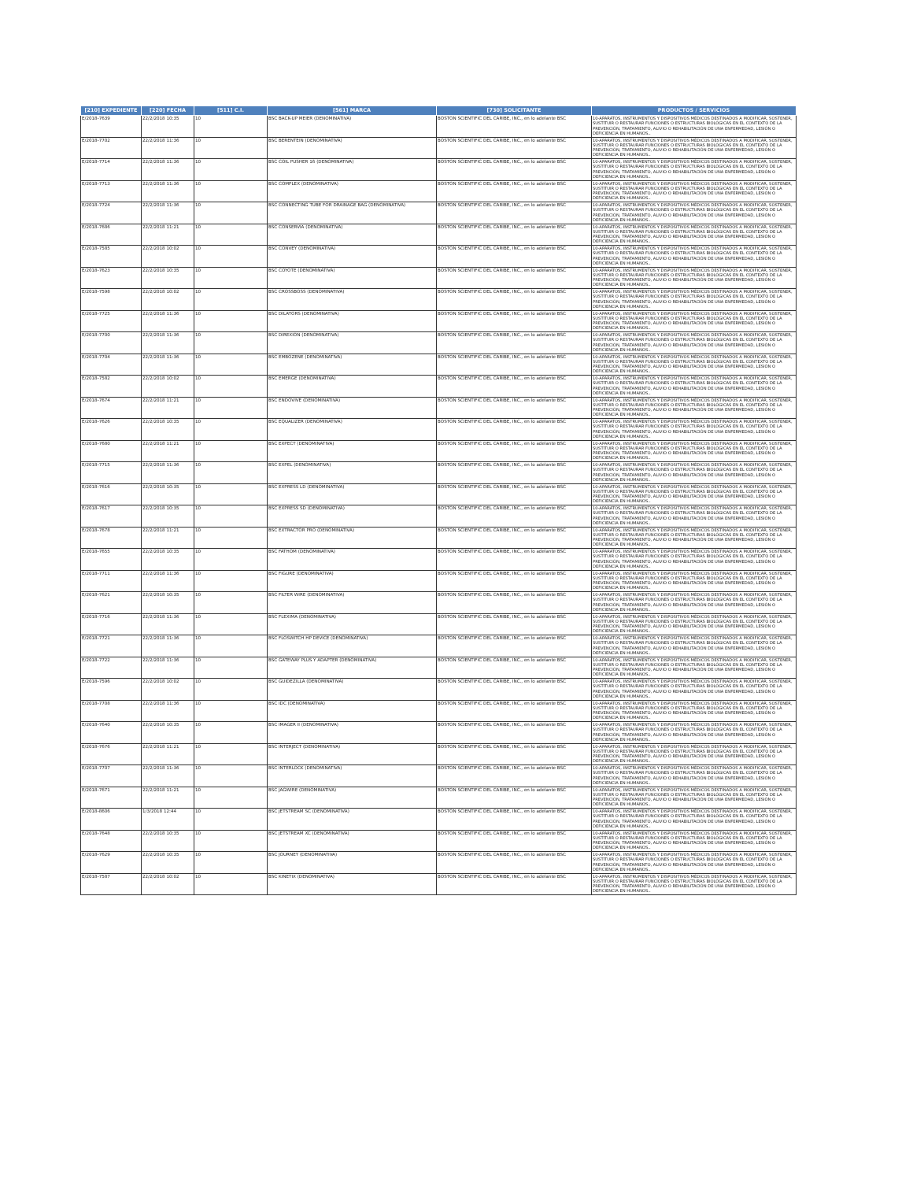| [210] EXPEDIENTE | [220] FECHA | [511] C.I. | [561] MARCA | [730] SOLICITANTE | PRODUCTOS / SERVICIOS |
| --- | --- | --- | --- | --- | --- |
| E/2018-7639 | 22/2/2018 10:35 | 10 | BSC BACK-UP MEIER (DENOMINATIVA) | BOSTON SCIENTIFIC DEL CARIBE, INC., en lo adelante BSC | 10-APARATOS, INSTRUMENTOS Y DISPOSITIVOS MÉDICOS DESTINADOS A MODIFICAR, SOSTENER, SUSTITUIR O RESTAURAR FUNCIONES O ESTRUCTURAS BIOLÓGICAS EN EL CONTEXTO DE LA PREVENCIÓN, TRATAMIENTO, ALIVIO O REHABILITACIÓN DE UNA ENFERMEDAD, LESIÓN O DEFICIENCIA EN HUMANOS.. |
| E/2018-7702 | 22/2/2018 11:36 | 10 | BSC BERENTEIN (DENOMINATIVA) | BOSTON SCIENTIFIC DEL CARIBE, INC., en lo adelante BSC | 10-APARATOS, INSTRUMENTOS Y DISPOSITIVOS MÉDICOS DESTINADOS A MODIFICAR, SOSTENER, SUSTITUIR O RESTAURAR FUNCIONES O ESTRUCTURAS BIOLÓGICAS EN EL CONTEXTO DE LA PREVENCIÓN, TRATAMIENTO, ALIVIO O REHABILITACIÓN DE UNA ENFERMEDAD, LESIÓN O DEFICIENCIA EN HUMANOS.. |
| E/2018-7714 | 22/2/2018 11:36 | 10 | BSC COIL PUSHER 16 (DENOMINATIVA) | BOSTON SCIENTIFIC DEL CARIBE, INC., en lo adelante BSC | 10-APARATOS, INSTRUMENTOS Y DISPOSITIVOS MÉDICOS DESTINADOS A MODIFICAR, SOSTENER, SUSTITUIR O RESTAURAR FUNCIONES O ESTRUCTURAS BIOLÓGICAS EN EL CONTEXTO DE LA PREVENCIÓN, TRATAMIENTO, ALIVIO O REHABILITACIÓN DE UNA ENFERMEDAD, LESIÓN O DEFICIENCIA EN HUMANOS.. |
| E/2018-7713 | 22/2/2018 11:36 | 10 | BSC COMPLEX (DENOMINATIVA) | BOSTON SCIENTIFIC DEL CARIBE, INC., en lo adelante BSC | 10-APARATOS, INSTRUMENTOS Y DISPOSITIVOS MÉDICOS DESTINADOS A MODIFICAR, SOSTENER, SUSTITUIR O RESTAURAR FUNCIONES O ESTRUCTURAS BIOLÓGICAS EN EL CONTEXTO DE LA PREVENCIÓN, TRATAMIENTO, ALIVIO O REHABILITACIÓN DE UNA ENFERMEDAD, LESIÓN O DEFICIENCIA EN HUMANOS.. |
| E/2018-7724 | 22/2/2018 11:36 | 10 | BSC CONNECTING TUBE FOR DRAINAGE BAG (DENOMINATIVA) | BOSTON SCIENTIFIC DEL CARIBE, INC., en lo adelante BSC | 10-APARATOS, INSTRUMENTOS Y DISPOSITIVOS MÉDICOS DESTINADOS A MODIFICAR, SOSTENER, SUSTITUIR O RESTAURAR FUNCIONES O ESTRUCTURAS BIOLÓGICAS EN EL CONTEXTO DE LA PREVENCIÓN, TRATAMIENTO, ALIVIO O REHABILITACIÓN DE UNA ENFERMEDAD, LESIÓN O DEFICIENCIA EN HUMANOS.. |
| E/2018-7686 | 22/2/2018 11:21 | 10 | BSC CONSERVIA (DENOMINATIVA) | BOSTON SCIENTIFIC DEL CARIBE, INC., en lo adelante BSC | 10-APARATOS, INSTRUMENTOS Y DISPOSITIVOS MÉDICOS DESTINADOS A MODIFICAR, SOSTENER, SUSTITUIR O RESTAURAR FUNCIONES O ESTRUCTURAS BIOLÓGICAS EN EL CONTEXTO DE LA PREVENCIÓN, TRATAMIENTO, ALIVIO O REHABILITACIÓN DE UNA ENFERMEDAD, LESIÓN O DEFICIENCIA EN HUMANOS.. |
| E/2018-7585 | 22/2/2018 10:02 | 10 | BSC CONVEY (DENOMINATIVA) | BOSTON SCIENTIFIC DEL CARIBE, INC., en lo adelante BSC | 10-APARATOS, INSTRUMENTOS Y DISPOSITIVOS MÉDICOS DESTINADOS A MODIFICAR, SOSTENER, SUSTITUIR O RESTAURAR FUNCIONES O ESTRUCTURAS BIOLÓGICAS EN EL CONTEXTO DE LA PREVENCIÓN, TRATAMIENTO, ALIVIO O REHABILITACIÓN DE UNA ENFERMEDAD, LESIÓN O DEFICIENCIA EN HUMANOS.. |
| E/2018-7623 | 22/2/2018 10:35 | 10 | BSC COYOTE (DENOMINATIVA) | BOSTON SCIENTIFIC DEL CARIBE, INC., en lo adelante BSC | 10-APARATOS, INSTRUMENTOS Y DISPOSITIVOS MÉDICOS DESTINADOS A MODIFICAR, SOSTENER, SUSTITUIR O RESTAURAR FUNCIONES O ESTRUCTURAS BIOLÓGICAS EN EL CONTEXTO DE LA PREVENCIÓN, TRATAMIENTO, ALIVIO O REHABILITACIÓN DE UNA ENFERMEDAD, LESIÓN O DEFICIENCIA EN HUMANOS.. |
| E/2018-7598 | 22/2/2018 10:02 | 10 | BSC CROSSBOSS (DENOMINATIVA) | BOSTON SCIENTIFIC DEL CARIBE, INC., en lo adelante BSC | 10-APARATOS, INSTRUMENTOS Y DISPOSITIVOS MÉDICOS DESTINADOS A MODIFICAR, SOSTENER, SUSTITUIR O RESTAURAR FUNCIONES O ESTRUCTURAS BIOLÓGICAS EN EL CONTEXTO DE LA PREVENCIÓN, TRATAMIENTO, ALIVIO O REHABILITACIÓN DE UNA ENFERMEDAD, LESIÓN O DEFICIENCIA EN HUMANOS.. |
| E/2018-7725 | 22/2/2018 11:36 | 10 | BSC DILATORS (DENOMINATIVA) | BOSTON SCIENTIFIC DEL CARIBE, INC., en lo adelante BSC | 10-APARATOS, INSTRUMENTOS Y DISPOSITIVOS MÉDICOS DESTINADOS A MODIFICAR, SOSTENER, SUSTITUIR O RESTAURAR FUNCIONES O ESTRUCTURAS BIOLÓGICAS EN EL CONTEXTO DE LA PREVENCIÓN, TRATAMIENTO, ALIVIO O REHABILITACIÓN DE UNA ENFERMEDAD, LESIÓN O DEFICIENCIA EN HUMANOS.. |
| E/2018-7700 | 22/2/2018 11:36 | 10 | BSC DIREXION (DENOMINATIVA) | BOSTON SCIENTIFIC DEL CARIBE, INC., en lo adelante BSC | 10-APARATOS, INSTRUMENTOS Y DISPOSITIVOS MÉDICOS DESTINADOS A MODIFICAR, SOSTENER, SUSTITUIR O RESTAURAR FUNCIONES O ESTRUCTURAS BIOLÓGICAS EN EL CONTEXTO DE LA PREVENCIÓN, TRATAMIENTO, ALIVIO O REHABILITACIÓN DE UNA ENFERMEDAD, LESIÓN O DEFICIENCIA EN HUMANOS.. |
| E/2018-7704 | 22/2/2018 11:36 | 10 | BSC EMBOZENE (DENOMINATIVA) | BOSTON SCIENTIFIC DEL CARIBE, INC., en lo adelante BSC | 10-APARATOS, INSTRUMENTOS Y DISPOSITIVOS MÉDICOS DESTINADOS A MODIFICAR, SOSTENER, SUSTITUIR O RESTAURAR FUNCIONES O ESTRUCTURAS BIOLÓGICAS EN EL CONTEXTO DE LA PREVENCIÓN, TRATAMIENTO, ALIVIO O REHABILITACIÓN DE UNA ENFERMEDAD, LESIÓN O DEFICIENCIA EN HUMANOS.. |
| E/2018-7582 | 22/2/2018 10:02 | 10 | BSC EMERGE (DENOMINATIVA) | BOSTON SCIENTIFIC DEL CARIBE, INC., en lo adelante BSC | 10-APARATOS, INSTRUMENTOS Y DISPOSITIVOS MÉDICOS DESTINADOS A MODIFICAR, SOSTENER, SUSTITUIR O RESTAURAR FUNCIONES O ESTRUCTURAS BIOLÓGICAS EN EL CONTEXTO DE LA PREVENCIÓN, TRATAMIENTO, ALIVIO O REHABILITACIÓN DE UNA ENFERMEDAD, LESIÓN O DEFICIENCIA EN HUMANOS.. |
| E/2018-7674 | 22/2/2018 11:21 | 10 | BSC ENDOVIVE (DENOMINATIVA) | BOSTON SCIENTIFIC DEL CARIBE, INC., en lo adelante BSC | 10-APARATOS, INSTRUMENTOS Y DISPOSITIVOS MÉDICOS DESTINADOS A MODIFICAR, SOSTENER, SUSTITUIR O RESTAURAR FUNCIONES O ESTRUCTURAS BIOLÓGICAS EN EL CONTEXTO DE LA PREVENCIÓN, TRATAMIENTO, ALIVIO O REHABILITACIÓN DE UNA ENFERMEDAD, LESIÓN O DEFICIENCIA EN HUMANOS.. |
| E/2018-7626 | 22/2/2018 10:35 | 10 | BSC EQUALIZER (DENOMINATIVA) | BOSTON SCIENTIFIC DEL CARIBE, INC., en lo adelante BSC | 10-APARATOS, INSTRUMENTOS Y DISPOSITIVOS MÉDICOS DESTINADOS A MODIFICAR, SOSTENER, SUSTITUIR O RESTAURAR FUNCIONES O ESTRUCTURAS BIOLÓGICAS EN EL CONTEXTO DE LA PREVENCIÓN, TRATAMIENTO, ALIVIO O REHABILITACIÓN DE UNA ENFERMEDAD, LESIÓN O DEFICIENCIA EN HUMANOS.. |
| E/2018-7680 | 22/2/2018 11:21 | 10 | BSC EXPECT (DENOMINATIVA) | BOSTON SCIENTIFIC DEL CARIBE, INC., en lo adelante BSC | 10-APARATOS, INSTRUMENTOS Y DISPOSITIVOS MÉDICOS DESTINADOS A MODIFICAR, SOSTENER, SUSTITUIR O RESTAURAR FUNCIONES O ESTRUCTURAS BIOLÓGICAS EN EL CONTEXTO DE LA PREVENCIÓN, TRATAMIENTO, ALIVIO O REHABILITACIÓN DE UNA ENFERMEDAD, LESIÓN O DEFICIENCIA EN HUMANOS.. |
| E/2018-7715 | 22/2/2018 11:36 | 10 | BSC EXPEL (DENOMINATIVA) | BOSTON SCIENTIFIC DEL CARIBE, INC., en lo adelante BSC | 10-APARATOS, INSTRUMENTOS Y DISPOSITIVOS MÉDICOS DESTINADOS A MODIFICAR, SOSTENER, SUSTITUIR O RESTAURAR FUNCIONES O ESTRUCTURAS BIOLÓGICAS EN EL CONTEXTO DE LA PREVENCIÓN, TRATAMIENTO, ALIVIO O REHABILITACIÓN DE UNA ENFERMEDAD, LESIÓN O DEFICIENCIA EN HUMANOS.. |
| E/2018-7616 | 22/2/2018 10:35 | 10 | BSC EXPRESS LD (DENOMINATIVA) | BOSTON SCIENTIFIC DEL CARIBE, INC., en lo adelante BSC | 10-APARATOS, INSTRUMENTOS Y DISPOSITIVOS MÉDICOS DESTINADOS A MODIFICAR, SOSTENER, SUSTITUIR O RESTAURAR FUNCIONES O ESTRUCTURAS BIOLÓGICAS EN EL CONTEXTO DE LA PREVENCIÓN, TRATAMIENTO, ALIVIO O REHABILITACIÓN DE UNA ENFERMEDAD, LESIÓN O DEFICIENCIA EN HUMANOS.. |
| E/2018-7617 | 22/2/2018 10:35 | 10 | BSC EXPRESS SD (DENOMINATIVA) | BOSTON SCIENTIFIC DEL CARIBE, INC., en lo adelante BSC | 10-APARATOS, INSTRUMENTOS Y DISPOSITIVOS MÉDICOS DESTINADOS A MODIFICAR, SOSTENER, SUSTITUIR O RESTAURAR FUNCIONES O ESTRUCTURAS BIOLÓGICAS EN EL CONTEXTO DE LA PREVENCIÓN, TRATAMIENTO, ALIVIO O REHABILITACIÓN DE UNA ENFERMEDAD, LESIÓN O DEFICIENCIA EN HUMANOS.. |
| E/2018-7678 | 22/2/2018 11:21 | 10 | BSC EXTRACTOR PRO (DENOMINATIVA) | BOSTON SCIENTIFIC DEL CARIBE, INC., en lo adelante BSC | 10-APARATOS, INSTRUMENTOS Y DISPOSITIVOS MÉDICOS DESTINADOS A MODIFICAR, SOSTENER, SUSTITUIR O RESTAURAR FUNCIONES O ESTRUCTURAS BIOLÓGICAS EN EL CONTEXTO DE LA PREVENCIÓN, TRATAMIENTO, ALIVIO O REHABILITACIÓN DE UNA ENFERMEDAD, LESIÓN O DEFICIENCIA EN HUMANOS.. |
| E/2018-7655 | 22/2/2018 10:35 | 10 | BSC FATHOM (DENOMINATIVA) | BOSTON SCIENTIFIC DEL CARIBE, INC., en lo adelante BSC | 10-APARATOS, INSTRUMENTOS Y DISPOSITIVOS MÉDICOS DESTINADOS A MODIFICAR, SOSTENER, SUSTITUIR O RESTAURAR FUNCIONES O ESTRUCTURAS BIOLÓGICAS EN EL CONTEXTO DE LA PREVENCIÓN, TRATAMIENTO, ALIVIO O REHABILITACIÓN DE UNA ENFERMEDAD, LESIÓN O DEFICIENCIA EN HUMANOS.. |
| E/2018-7711 | 22/2/2018 11:36 | 10 | BSC FIGURE (DENOMINATIVA) | BOSTON SCIENTIFIC DEL CARIBE, INC., en lo adelante BSC | 10-APARATOS, INSTRUMENTOS Y DISPOSITIVOS MÉDICOS DESTINADOS A MODIFICAR, SOSTENER, SUSTITUIR O RESTAURAR FUNCIONES O ESTRUCTURAS BIOLÓGICAS EN EL CONTEXTO DE LA PREVENCIÓN, TRATAMIENTO, ALIVIO O REHABILITACIÓN DE UNA ENFERMEDAD, LESIÓN O DEFICIENCIA EN HUMANOS.. |
| E/2018-7621 | 22/2/2018 10:35 | 10 | BSC FILTER WIRE (DENOMINATIVA) | BOSTON SCIENTIFIC DEL CARIBE, INC., en lo adelante BSC | 10-APARATOS, INSTRUMENTOS Y DISPOSITIVOS MÉDICOS DESTINADOS A MODIFICAR, SOSTENER, SUSTITUIR O RESTAURAR FUNCIONES O ESTRUCTURAS BIOLÓGICAS EN EL CONTEXTO DE LA PREVENCIÓN, TRATAMIENTO, ALIVIO O REHABILITACIÓN DE UNA ENFERMEDAD, LESIÓN O DEFICIENCIA EN HUMANOS.. |
| E/2018-7716 | 22/2/2018 11:36 | 10 | BSC FLEXIMA (DENOMINATIVA) | BOSTON SCIENTIFIC DEL CARIBE, INC., en lo adelante BSC | 10-APARATOS, INSTRUMENTOS Y DISPOSITIVOS MÉDICOS DESTINADOS A MODIFICAR, SOSTENER, SUSTITUIR O RESTAURAR FUNCIONES O ESTRUCTURAS BIOLÓGICAS EN EL CONTEXTO DE LA PREVENCIÓN, TRATAMIENTO, ALIVIO O REHABILITACIÓN DE UNA ENFERMEDAD, LESIÓN O DEFICIENCIA EN HUMANOS.. |
| E/2018-7721 | 22/2/2018 11:36 | 10 | BSC FLOSWITCH HP DEVICE (DENOMINATIVA) | BOSTON SCIENTIFIC DEL CARIBE, INC., en lo adelante BSC | 10-APARATOS, INSTRUMENTOS Y DISPOSITIVOS MÉDICOS DESTINADOS A MODIFICAR, SOSTENER, SUSTITUIR O RESTAURAR FUNCIONES O ESTRUCTURAS BIOLÓGICAS EN EL CONTEXTO DE LA PREVENCIÓN, TRATAMIENTO, ALIVIO O REHABILITACIÓN DE UNA ENFERMEDAD, LESIÓN O DEFICIENCIA EN HUMANOS.. |
| E/2018-7722 | 22/2/2018 11:36 | 10 | BSC GATEWAY PLUS Y ADAPTER (DENOMINATIVA) | BOSTON SCIENTIFIC DEL CARIBE, INC., en lo adelante BSC | 10-APARATOS, INSTRUMENTOS Y DISPOSITIVOS MÉDICOS DESTINADOS A MODIFICAR, SOSTENER, SUSTITUIR O RESTAURAR FUNCIONES O ESTRUCTURAS BIOLÓGICAS EN EL CONTEXTO DE LA PREVENCIÓN, TRATAMIENTO, ALIVIO O REHABILITACIÓN DE UNA ENFERMEDAD, LESIÓN O DEFICIENCIA EN HUMANOS.. |
| E/2018-7596 | 22/2/2018 10:02 | 10 | BSC GUIDEZILLA (DENOMINATIVA) | BOSTON SCIENTIFIC DEL CARIBE, INC., en lo adelante BSC | 10-APARATOS, INSTRUMENTOS Y DISPOSITIVOS MÉDICOS DESTINADOS A MODIFICAR, SOSTENER, SUSTITUIR O RESTAURAR FUNCIONES O ESTRUCTURAS BIOLÓGICAS EN EL CONTEXTO DE LA PREVENCIÓN, TRATAMIENTO, ALIVIO O REHABILITACIÓN DE UNA ENFERMEDAD, LESIÓN O DEFICIENCIA EN HUMANOS.. |
| E/2018-7708 | 22/2/2018 11:36 | 10 | BSC IDC (DENOMINATIVA) | BOSTON SCIENTIFIC DEL CARIBE, INC., en lo adelante BSC | 10-APARATOS, INSTRUMENTOS Y DISPOSITIVOS MÉDICOS DESTINADOS A MODIFICAR, SOSTENER, SUSTITUIR O RESTAURAR FUNCIONES O ESTRUCTURAS BIOLÓGICAS EN EL CONTEXTO DE LA PREVENCIÓN, TRATAMIENTO, ALIVIO O REHABILITACIÓN DE UNA ENFERMEDAD, LESIÓN O DEFICIENCIA EN HUMANOS.. |
| E/2018-7640 | 22/2/2018 10:35 | 10 | BSC IMAGER II (DENOMINATIVA) | BOSTON SCIENTIFIC DEL CARIBE, INC., en lo adelante BSC | 10-APARATOS, INSTRUMENTOS Y DISPOSITIVOS MÉDICOS DESTINADOS A MODIFICAR, SOSTENER, SUSTITUIR O RESTAURAR FUNCIONES O ESTRUCTURAS BIOLÓGICAS EN EL CONTEXTO DE LA PREVENCIÓN, TRATAMIENTO, ALIVIO O REHABILITACIÓN DE UNA ENFERMEDAD, LESIÓN O DEFICIENCIA EN HUMANOS.. |
| E/2018-7676 | 22/2/2018 11:21 | 10 | BSC INTERJECT (DENOMINATIVA) | BOSTON SCIENTIFIC DEL CARIBE, INC., en lo adelante BSC | 10-APARATOS, INSTRUMENTOS Y DISPOSITIVOS MÉDICOS DESTINADOS A MODIFICAR, SOSTENER, SUSTITUIR O RESTAURAR FUNCIONES O ESTRUCTURAS BIOLÓGICAS EN EL CONTEXTO DE LA PREVENCIÓN, TRATAMIENTO, ALIVIO O REHABILITACIÓN DE UNA ENFERMEDAD, LESIÓN O DEFICIENCIA EN HUMANOS.. |
| E/2018-7707 | 22/2/2018 11:36 | 10 | BSC INTERLOCK (DENOMINATIVA) | BOSTON SCIENTIFIC DEL CARIBE, INC., en lo adelante BSC | 10-APARATOS, INSTRUMENTOS Y DISPOSITIVOS MÉDICOS DESTINADOS A MODIFICAR, SOSTENER, SUSTITUIR O RESTAURAR FUNCIONES O ESTRUCTURAS BIOLÓGICAS EN EL CONTEXTO DE LA PREVENCIÓN, TRATAMIENTO, ALIVIO O REHABILITACIÓN DE UNA ENFERMEDAD, LESIÓN O DEFICIENCIA EN HUMANOS.. |
| E/2018-7671 | 22/2/2018 11:21 | 10 | BSC JAGWIRE (DENOMINATIVA) | BOSTON SCIENTIFIC DEL CARIBE, INC., en lo adelante BSC | 10-APARATOS, INSTRUMENTOS Y DISPOSITIVOS MÉDICOS DESTINADOS A MODIFICAR, SOSTENER, SUSTITUIR O RESTAURAR FUNCIONES O ESTRUCTURAS BIOLÓGICAS EN EL CONTEXTO DE LA PREVENCIÓN, TRATAMIENTO, ALIVIO O REHABILITACIÓN DE UNA ENFERMEDAD, LESIÓN O DEFICIENCIA EN HUMANOS.. |
| E/2018-8606 | 1/3/2018 12:44 | 10 | BSC JETSTREAM SC (DENOMINATIVA) | BOSTON SCIENTIFIC DEL CARIBE, INC., en lo adelante BSC | 10-APARATOS, INSTRUMENTOS Y DISPOSITIVOS MÉDICOS DESTINADOS A MODIFICAR, SOSTENER, SUSTITUIR O RESTAURAR FUNCIONES O ESTRUCTURAS BIOLÓGICAS EN EL CONTEXTO DE LA PREVENCIÓN, TRATAMIENTO, ALIVIO O REHABILITACIÓN DE UNA ENFERMEDAD, LESIÓN O DEFICIENCIA EN HUMANOS.. |
| E/2018-7648 | 22/2/2018 10:35 | 10 | BSC JETSTREAM XC (DENOMINATIVA) | BOSTON SCIENTIFIC DEL CARIBE, INC., en lo adelante BSC | 10-APARATOS, INSTRUMENTOS Y DISPOSITIVOS MÉDICOS DESTINADOS A MODIFICAR, SOSTENER, SUSTITUIR O RESTAURAR FUNCIONES O ESTRUCTURAS BIOLÓGICAS EN EL CONTEXTO DE LA PREVENCIÓN, TRATAMIENTO, ALIVIO O REHABILITACIÓN DE UNA ENFERMEDAD, LESIÓN O DEFICIENCIA EN HUMANOS.. |
| E/2018-7629 | 22/2/2018 10:35 | 10 | BSC JOURNEY (DENOMINATIVA) | BOSTON SCIENTIFIC DEL CARIBE, INC., en lo adelante BSC | 10-APARATOS, INSTRUMENTOS Y DISPOSITIVOS MÉDICOS DESTINADOS A MODIFICAR, SOSTENER, SUSTITUIR O RESTAURAR FUNCIONES O ESTRUCTURAS BIOLÓGICAS EN EL CONTEXTO DE LA PREVENCIÓN, TRATAMIENTO, ALIVIO O REHABILITACIÓN DE UNA ENFERMEDAD, LESIÓN O DEFICIENCIA EN HUMANOS.. |
| E/2018-7587 | 22/2/2018 10:02 | 10 | BSC KINETIX (DENOMINATIVA) | BOSTON SCIENTIFIC DEL CARIBE, INC., en lo adelante BSC | 10-APARATOS, INSTRUMENTOS Y DISPOSITIVOS MÉDICOS DESTINADOS A MODIFICAR, SOSTENER, SUSTITUIR O RESTAURAR FUNCIONES O ESTRUCTURAS BIOLÓGICAS EN EL CONTEXTO DE LA PREVENCIÓN, TRATAMIENTO, ALIVIO O REHABILITACIÓN DE UNA ENFERMEDAD, LESIÓN O DEFICIENCIA EN HUMANOS.. |